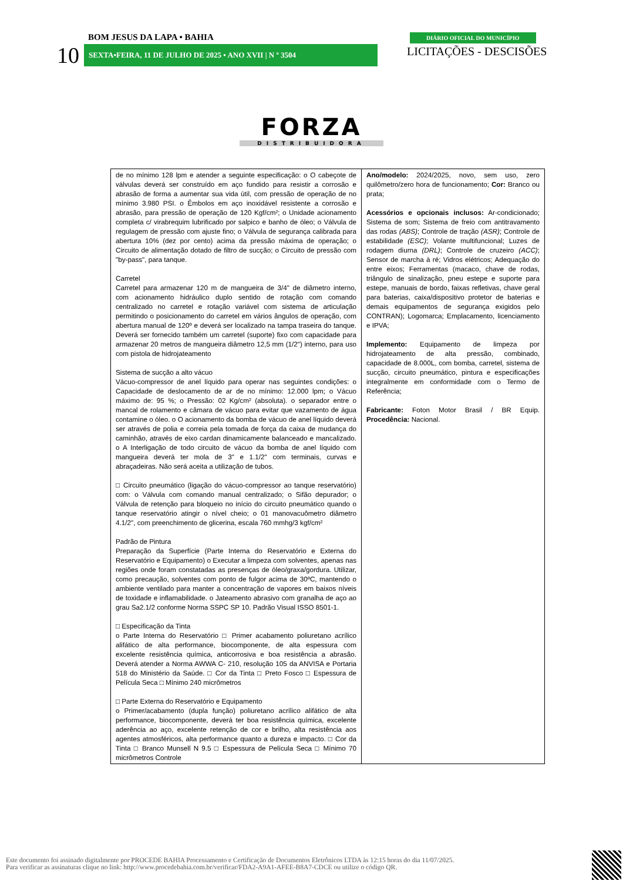BOM JESUS DA LAPA • BAHIA
10 SEXTA•FEIRA, 11 DE JULHO DE 2025 • ANO XVII | N º 3504
DIÁRIO OFICIAL DO MUNICÍPIO
LICITAÇÕES - DESCISÕES
FORZA
DISTRIBUIDORA
| de no mínimo 128 lpm e atender a seguinte especificação: o O cabeçote de válvulas deverá ser construído em aço fundido para resistir a corrosão e abrasão de forma a aumentar sua vida útil, com pressão de operação de no mínimo 3.980 PSI. o Êmbolos em aço inoxidável resistente a corrosão e abrasão, para pressão de operação de 120 Kgf/cm²; o Unidade acionamento completa c/ virabrequim lubrificado por salpico e banho de óleo; o Válvula de regulagem de pressão com ajuste fino; o Válvula de segurança calibrada para abertura 10% (dez por cento) acima da pressão máxima de operação; o Circuito de alimentação dotado de filtro de sucção; o Circuito de pressão com "by-pass", para tanque. Carretel Carretel para armazenar 120 m de mangueira de 3/4" de diâmetro interno, com acionamento hidráulico duplo sentido de rotação com comando centralizado no carretel e rotação variável com sistema de articulação permitindo o posicionamento do carretel em vários ângulos de operação, com abertura manual de 120º e deverá ser localizado na tampa traseira do tanque. Deverá ser fornecido também um carretel (suporte) fixo com capacidade para armazenar 20 metros de mangueira diâmetro 12,5 mm (1/2") interno, para uso com pistola de hidrojateamento Sistema de sucção a alto vácuo Vácuo-compressor de anel líquido para operar nas seguintes condições: o Capacidade de deslocamento de ar de no mínimo: 12.000 lpm; o Vácuo máximo de: 95 %; o Pressão: 02 Kg/cm² (absoluta). o separador entre o mancal de rolamento e câmara de vácuo para evitar que vazamento de água contamine o óleo. o O acionamento da bomba de vácuo de anel líquido deverá ser através de polia e correia pela tomada de força da caixa de mudança do caminhão, através de eixo cardan dinamicamente balanceado e mancalizado. o A Interligação de todo circuito de vácuo da bomba de anel líquido com mangueira deverá ter mola de 3" e 1.1/2" com terminais, curvas e abraçadeiras. Não será aceita a utilização de tubos. □ Circuito pneumático (ligação do vácuo-compressor ao tanque reservatório) com: o Válvula com comando manual centralizado; o Sifão depurador; o Válvula de retenção para bloqueio no início do circuito pneumático quando o tanque reservatório atingir o nível cheio; o 01 manovacuômetro diâmetro 4.1/2", com preenchimento de glicerina, escala 760 mmhg/3 kgf/cm² Padrão de Pintura Preparação da Superfície (Parte Interna do Reservatório e Externa do Reservatório e Equipamento) o Executar a limpeza com solventes, apenas nas regiões onde foram constatadas as presenças de óleo/graxa/gordura. Utilizar, como precaução, solventes com ponto de fulgor acima de 30ºC, mantendo o ambiente ventilado para manter a concentração de vapores em baixos níveis de toxidade e inflamabilidade. o Jateamento abrasivo com granalha de aço ao grau Sa2.1/2 conforme Norma SSPC SP 10. Padrão Visual ISSO 8501-1. □ Especificação da Tinta o Parte Interna do Reservatório □ Primer acabamento poliuretano acrílico alifático de alta performance, biocomponente, de alta espessura com excelente resistência química, anticorrosiva e boa resistência a abrasão. Deverá atender a Norma AWWA C- 210, resolução 105 da ANVISA e Portaria 518 do Ministério da Saúde. □ Cor da Tinta □ Preto Fosco □ Espessura de Película Seca □ Mínimo 240 micrômetros □ Parte Externa do Reservatório e Equipamento o Primer/acabamento (dupla função) poliuretano acrílico alifático de alta performance, biocomponente, deverá ter boa resistência química, excelente aderência ao aço, excelente retenção de cor e brilho, alta resistência aos agentes atmosféricos, alta performance quanto a dureza e impacto. □ Cor da Tinta □ Branco Munsell N 9.5 □ Espessura de Película Seca □ Mínimo 70 micrômetros Controle | Ano/modelo: 2024/2025, novo, sem uso, zero quilômetro/zero hora de funcionamento; Cor: Branco ou prata; Acessórios e opcionais inclusos: Ar-condicionado; Sistema de som; Sistema de freio com antitravamento das rodas (ABS) ; Controle de tração (ASR) ; Controle de estabilidade (ESC) ; Volante multifuncional; Luzes de rodagem diurna (DRL) ; Controle de cruzeiro (ACC) ; Sensor de marcha à ré; Vidros elétricos; Adequação do entre eixos; Ferramentas (macaco, chave de rodas, triângulo de sinalização, pneu estepe e suporte para estepe, manuais de bordo, faixas refletivas, chave geral para baterias, caixa/dispositivo protetor de baterias e demais equipamentos de segurança exigidos pelo CONTRAN); Logomarca; Emplacamento, licenciamento e IPVA; Implemento: Equipamento de limpeza por hidrojateamento de alta pressão, combinado, capacidade de 8.000L, com bomba, carretel, sistema de sucção, circuito pneumático, pintura e especificações integralmente em conformidade com o Termo de Referência; Fabricante: Foton Motor Brasil / BR Equip. Procedência: Nacional. |
Este documento foi assinado digitalmente por PROCEDE BAHIA Processamento e Certificação de Documentos Eletrônicos LTDA às 12:15 horas do dia 11/07/2025.
Para verificar as assinaturas clique no link: http://www.procedebahia.com.br/verificar/FDA2-A9A1-AFEE-B8A7-CDCE ou utilize o código QR.